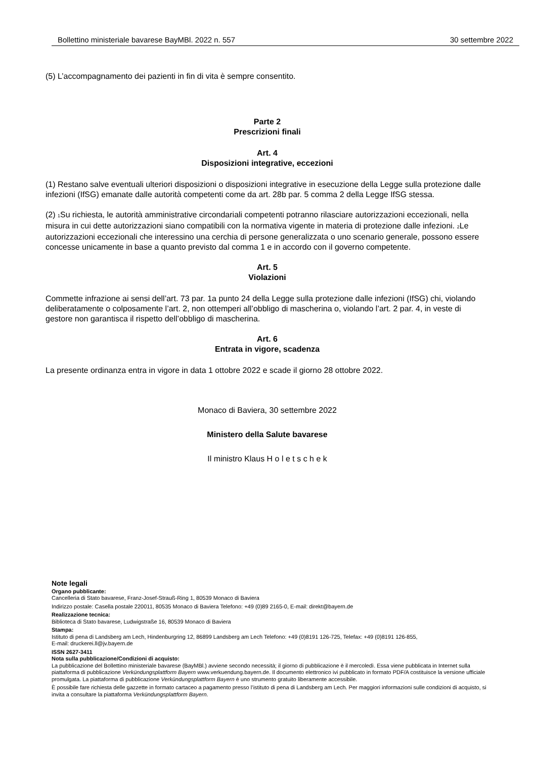Bollettino ministeriale bavarese BayMBl. 2022 n. 557 30 settembre 2022
(5) L’accompagnamento dei pazienti in fin di vita è sempre consentito.
Parte 2
Prescrizioni finali
Art. 4
Disposizioni integrative, eccezioni
(1) Restano salve eventuali ulteriori disposizioni o disposizioni integrative in esecuzione della Legge sulla protezione dalle infezioni (IfSG) emanate dalle autorità competenti come da art. 28b par. 5 comma 2 della Legge IfSG stessa.
(2) <sub>1</sub>Su richiesta, le autorità amministrative circondariali competenti potranno rilasciare autorizzazioni eccezionali, nella misura in cui dette autorizzazioni siano compatibili con la normativa vigente in materia di protezione dalle infezioni. <sub>2</sub>Le autorizzazioni eccezionali che interessino una cerchia di persone generalizzata o uno scenario generale, possono essere concesse unicamente in base a quanto previsto dal comma 1 e in accordo con il governo competente.
Art. 5
Violazioni
Commette infrazione ai sensi dell’art. 73 par. 1a punto 24 della Legge sulla protezione dalle infezioni (IfSG) chi, violando deliberatamente o colposamente l’art. 2, non ottemperi all’obbligo di mascherina o, violando l’art. 2 par. 4, in veste di gestore non garantisca il rispetto dell’obbligo di mascherina.
Art. 6
Entrata in vigore, scadenza
La presente ordinanza entra in vigore in data 1 ottobre 2022 e scade il giorno 28 ottobre 2022.
Monaco di Baviera, 30 settembre 2022
Ministero della Salute bavarese
Il ministro Klaus H o l e t s c h e k
Note legali
Organo pubblicante:
Cancelleria di Stato bavarese, Franz-Josef-Strauß-Ring 1, 80539 Monaco di Baviera
Indirizzo postale: Casella postale 220011, 80535 Monaco di Baviera Telefono: +49 (0)89 2165-0, E-mail: direkt@bayern.de
Realizzazione tecnica:
Biblioteca di Stato bavarese, Ludwigstraße 16, 80539 Monaco di Baviera
Stampa:
Istituto di pena di Landsberg am Lech, Hindenburgring 12, 86899 Landsberg am Lech Telefono: +49 (0)8191 126-725, Telefax: +49 (0)8191 126-855,
E-mail: druckerei.ll@jv.bayern.de
ISSN 2627-3411
Nota sulla pubblicazione/Condizioni di acquisto:
La pubblicazione del Bollettino ministeriale bavarese (BayMBl.) avviene secondo necessità; il giorno di pubblicazione è il mercoledì. Essa viene pubblicata in Internet sulla piattaforma di pubblicazione Verkündungsplattform Bayern www.verkuendung.bayern.de. Il documento elettronico ivi pubblicato in formato PDF/A costituisce la versione ufficiale promulgata. La piattaforma di pubblicazione Verkündungsplattform Bayern è uno strumento gratuito liberamente accessibile.
È possibile fare richiesta delle gazzette in formato cartaceo a pagamento presso l’istituto di pena di Landsberg am Lech. Per maggiori informazioni sulle condizioni di acquisto, si invita a consultare la piattaforma Verkündungsplattform Bayern.